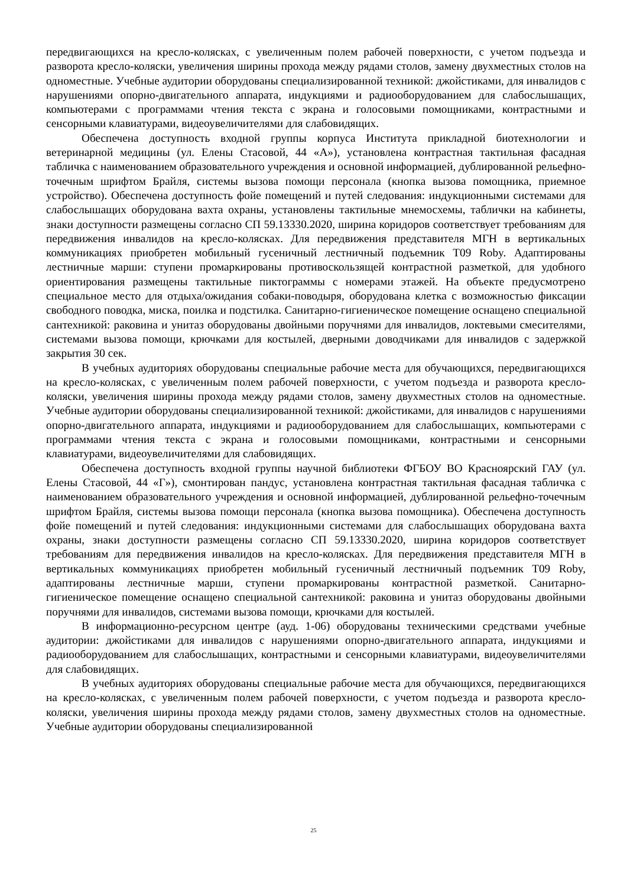передвигающихся на кресло-колясках, с увеличенным полем рабочей поверхности, с учетом подъезда и разворота кресло-коляски, увеличения ширины прохода между рядами столов, замену двухместных столов на одноместные. Учебные аудитории оборудованы специализированной техникой: джойстиками, для инвалидов с нарушениями опорно-двигательного аппарата, индукциями и радиооборудованием для слабослышащих, компьютерами с программами чтения текста с экрана и голосовыми помощниками, контрастными и сенсорными клавиатурами, видеоувеличителями для слабовидящих.
Обеспечена доступность входной группы корпуса Института прикладной биотехнологии и ветеринарной медицины (ул. Елены Стасовой, 44 «А»), установлена контрастная тактильная фасадная табличка с наименованием образовательного учреждения и основной информацией, дублированной рельефно-точечным шрифтом Брайля, системы вызова помощи персонала (кнопка вызова помощника, приемное устройство). Обеспечена доступность фойе помещений и путей следования: индукционными системами для слабослышащих оборудована вахта охраны, установлены тактильные мнемосхемы, таблички на кабинеты, знаки доступности размещены согласно СП 59.13330.2020, ширина коридоров соответствует требованиям для передвижения инвалидов на кресло-колясках. Для передвижения представителя МГН в вертикальных коммуникациях приобретен мобильный гусеничный лестничный подъемник T09 Roby. Адаптированы лестничные марши: ступени промаркированы противоскользящей контрастной разметкой, для удобного ориентирования размещены тактильные пиктограммы с номерами этажей. На объекте предусмотрено специальное место для отдыха/ожидания собаки-поводыря, оборудована клетка с возможностью фиксации свободного поводка, миска, поилка и подстилка. Санитарно-гигиеническое помещение оснащено специальной сантехникой: раковина и унитаз оборудованы двойными поручнями для инвалидов, локтевыми смесителями, системами вызова помощи, крючками для костылей, дверными доводчиками для инвалидов с задержкой закрытия 30 сек.
В учебных аудиториях оборудованы специальные рабочие места для обучающихся, передвигающихся на кресло-колясках, с увеличенным полем рабочей поверхности, с учетом подъезда и разворота кресло-коляски, увеличения ширины прохода между рядами столов, замену двухместных столов на одноместные. Учебные аудитории оборудованы специализированной техникой: джойстиками, для инвалидов с нарушениями опорно-двигательного аппарата, индукциями и радиооборудованием для слабослышащих, компьютерами с программами чтения текста с экрана и голосовыми помощниками, контрастными и сенсорными клавиатурами, видеоувеличителями для слабовидящих.
Обеспечена доступность входной группы научной библиотеки ФГБОУ ВО Красноярский ГАУ (ул. Елены Стасовой, 44 «Г»), смонтирован пандус, установлена контрастная тактильная фасадная табличка с наименованием образовательного учреждения и основной информацией, дублированной рельефно-точечным шрифтом Брайля, системы вызова помощи персонала (кнопка вызова помощника). Обеспечена доступность фойе помещений и путей следования: индукционными системами для слабослышащих оборудована вахта охраны, знаки доступности размещены согласно СП 59.13330.2020, ширина коридоров соответствует требованиям для передвижения инвалидов на кресло-колясках. Для передвижения представителя МГН в вертикальных коммуникациях приобретен мобильный гусеничный лестничный подъемник T09 Roby, адаптированы лестничные марши, ступени промаркированы контрастной разметкой. Санитарно-гигиеническое помещение оснащено специальной сантехникой: раковина и унитаз оборудованы двойными поручнями для инвалидов, системами вызова помощи, крючками для костылей.
В информационно-ресурсном центре (ауд. 1-06) оборудованы техническими средствами учебные аудитории: джойстиками для инвалидов с нарушениями опорно-двигательного аппарата, индукциями и радиооборудованием для слабослышащих, контрастными и сенсорными клавиатурами, видеоувеличителями для слабовидящих.
В учебных аудиториях оборудованы специальные рабочие места для обучающихся, передвигающихся на кресло-колясках, с увеличенным полем рабочей поверхности, с учетом подъезда и разворота кресло-коляски, увеличения ширины прохода между рядами столов, замену двухместных столов на одноместные. Учебные аудитории оборудованы специализированной
25